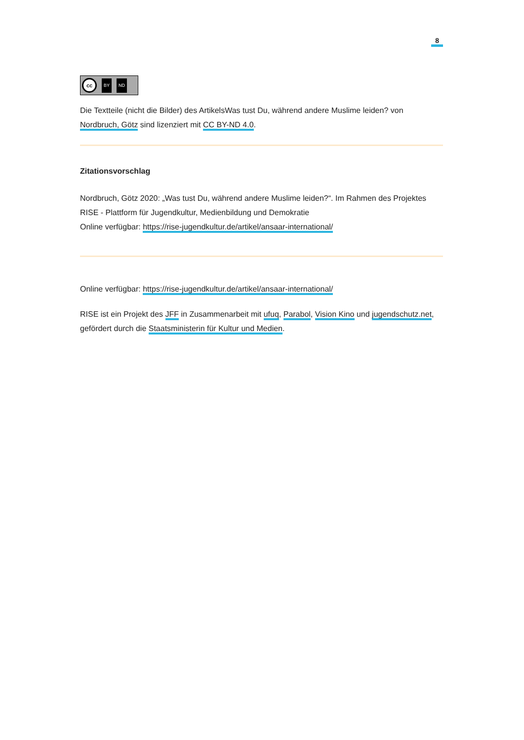8
cc
BY ND
Die Textteile (nicht die Bilder) des ArtikelsWas tust Du, während andere Muslime leiden? von Nordbruch, Götz sind lizenziert mit CC BY-ND 4.0.
Zitationsvorschlag
Nordbruch, Götz 2020: „Was tust Du, während andere Muslime leiden?“. Im Rahmen des Projektes RISE - Plattform für Jugendkultur, Medienbildung und Demokratie
Online verfügbar: https://rise-jugendkultur.de/artikel/ansaar-international/
Online verfügbar: https://rise-jugendkultur.de/artikel/ansaar-international/
RISE ist ein Projekt des JFF in Zusammenarbeit mit ufuq, Parabol, Vision Kino und jugendschutz.net, gefördert durch die Staatsministerin für Kultur und Medien.